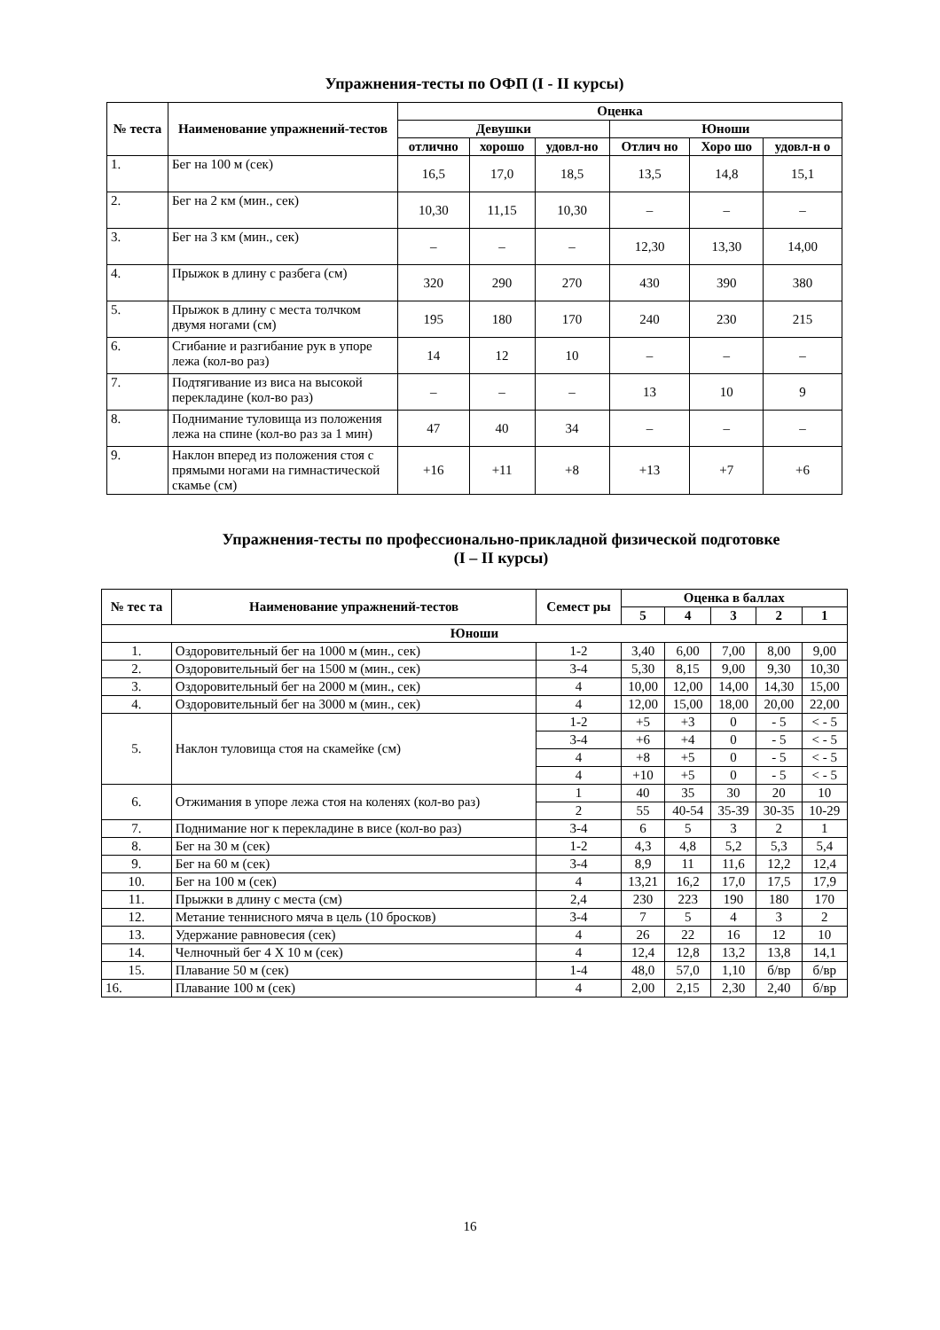Упражнения-тесты по ОФП (I - II курсы)
| № теста | Наименование упражнений-тестов | Оценка | | | | | |
| --- | --- | --- | --- | --- | --- | --- | --- |
| | | Девушки | | | Юноши | | |
| | | отлично | хорошо | удовл-но | Отлич но | Хоро шо | удовл-н о |
| 1. | Бег на 100 м (сек) | 16,5 | 17,0 | 18,5 | 13,5 | 14,8 | 15,1 |
| 2. | Бег на 2 км (мин., сек) | 10,30 | 11,15 | 10,30 | – | – | – |
| 3. | Бег на 3 км (мин., сек) | – | – | – | 12,30 | 13,30 | 14,00 |
| 4. | Прыжок в длину с разбега (см) | 320 | 290 | 270 | 430 | 390 | 380 |
| 5. | Прыжок в длину с места толчком двумя ногами (см) | 195 | 180 | 170 | 240 | 230 | 215 |
| 6. | Сгибание и разгибание рук в упоре лежа (кол-во раз) | 14 | 12 | 10 | – | – | – |
| 7. | Подтягивание из виса на высокой перекладине (кол-во раз) | – | – | – | 13 | 10 | 9 |
| 8. | Поднимание туловища из положения лежа на спине (кол-во раз за 1 мин) | 47 | 40 | 34 | – | – | – |
| 9. | Наклон вперед из положения стоя с прямыми ногами на гимнастической скамье (см) | +16 | +11 | +8 | +13 | +7 | +6 |
Упражнения-тесты по профессионально-прикладной физической подготовке
(I – II курсы)
| № тес та | Наименование упражнений-тестов | Семест ры | Оценка в баллах | | | | |
| --- | --- | --- | --- | --- | --- | --- | --- |
| | | | 5 | 4 | 3 | 2 | 1 |
| Юноши | | | | | | | |
| 1. | Оздоровительный бег на 1000 м (мин., сек) | 1-2 | 3,40 | 6,00 | 7,00 | 8,00 | 9,00 |
| 2. | Оздоровительный бег на 1500 м (мин., сек) | 3-4 | 5,30 | 8,15 | 9,00 | 9,30 | 10,30 |
| 3. | Оздоровительный бег на 2000 м (мин., сек) | 4 | 10,00 | 12,00 | 14,00 | 14,30 | 15,00 |
| 4. | Оздоровительный бег на 3000 м (мин., сек) | 4 | 12,00 | 15,00 | 18,00 | 20,00 | 22,00 |
| 5. | Наклон туловища стоя на скамейке (см) | 1-2 | +5 | +3 | 0 | - 5 | < - 5 |
| | | 3-4 | +6 | +4 | 0 | - 5 | < - 5 |
| | | 4 | +8 | +5 | 0 | - 5 | < - 5 |
| | | 4 | +10 | +5 | 0 | - 5 | < - 5 |
| 6. | Отжимания в упоре лежа стоя на коленях (кол-во раз) | 1 | 40 | 35 | 30 | 20 | 10 |
| | | 2 | 55 | 40-54 | 35-39 | 30-35 | 10-29 |
| 7. | Поднимание ног к перекладине в висе (кол-во раз) | 3-4 | 6 | 5 | 3 | 2 | 1 |
| 8. | Бег на 30 м (сек) | 1-2 | 4,3 | 4,8 | 5,2 | 5,3 | 5,4 |
| 9. | Бег на 60 м (сек) | 3-4 | 8,9 | 11 | 11,6 | 12,2 | 12,4 |
| 10. | Бег на 100 м (сек) | 4 | 13,21 | 16,2 | 17,0 | 17,5 | 17,9 |
| 11. | Прыжки в длину с места (см) | 2,4 | 230 | 223 | 190 | 180 | 170 |
| 12. | Метание теннисного мяча в цель (10 бросков) | 3-4 | 7 | 5 | 4 | 3 | 2 |
| 13. | Удержание равновесия (сек) | 4 | 26 | 22 | 16 | 12 | 10 |
| 14. | Челночный бег 4 Х 10 м (сек) | 4 | 12,4 | 12,8 | 13,2 | 13,8 | 14,1 |
| 15. | Плавание 50 м (сек) | 1-4 | 48,0 | 57,0 | 1,10 | б/вр | б/вр |
| 16. | Плавание 100 м (сек) | 4 | 2,00 | 2,15 | 2,30 | 2,40 | б/вр |
16